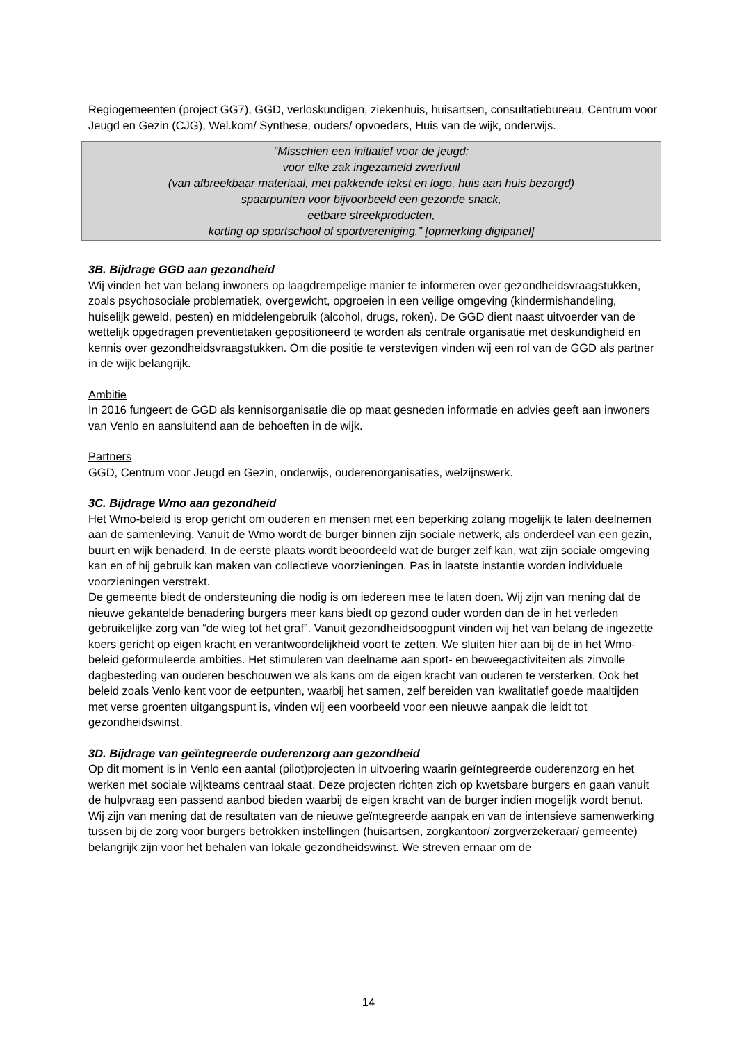Regiogemeenten (project GG7), GGD, verloskundigen, ziekenhuis, huisartsen, consultatiebureau, Centrum voor Jeugd en Gezin (CJG), Wel.kom/ Synthese, ouders/ opvoeders, Huis van de wijk, onderwijs.
“Misschien een initiatief voor de jeugd:
voor elke zak ingezameld zwerfvuil
(van afbreekbaar materiaal, met pakkende tekst en logo, huis aan huis bezorgd)
spaarpunten voor bijvoorbeeld een gezonde snack,
eetbare streekproducten,
korting op sportschool of sportvereniging.” [opmerking digipanel]
3B. Bijdrage GGD aan gezondheid
Wij vinden het van belang inwoners op laagdrempelige manier te informeren over gezondheidsvraagstukken, zoals psychosociale problematiek, overgewicht, opgroeien in een veilige omgeving (kindermishandeling, huiselijk geweld, pesten) en middelengebruik (alcohol, drugs, roken). De GGD dient naast uitvoerder van de wettelijk opgedragen preventietaken gepositioneerd te worden als centrale organisatie met deskundigheid en kennis over gezondheidsvraagstukken. Om die positie te verstevigen vinden wij een rol van de GGD als partner in de wijk belangrijk.
Ambitie
In 2016 fungeert de GGD als kennisorganisatie die op maat gesneden informatie en advies geeft aan inwoners van Venlo en aansluitend aan de behoeften in de wijk.
Partners
GGD, Centrum voor Jeugd en Gezin, onderwijs, ouderenorganisaties, welzijnswerk.
3C. Bijdrage Wmo aan gezondheid
Het Wmo-beleid is erop gericht om ouderen en mensen met een beperking zolang mogelijk te laten deelnemen aan de samenleving. Vanuit de Wmo wordt de burger binnen zijn sociale netwerk, als onderdeel van een gezin, buurt en wijk benaderd. In de eerste plaats wordt beoordeeld wat de burger zelf kan, wat zijn sociale omgeving kan en of hij gebruik kan maken van collectieve voorzieningen. Pas in laatste instantie worden individuele voorzieningen verstrekt.
De gemeente biedt de ondersteuning die nodig is om iedereen mee te laten doen. Wij zijn van mening dat de nieuwe gekantelde benadering burgers meer kans biedt op gezond ouder worden dan de in het verleden gebruikelijke zorg van “de wieg tot het graf”. Vanuit gezondheidsoogpunt vinden wij het van belang de ingezette koers gericht op eigen kracht en verantwoordelijkheid voort te zetten. We sluiten hier aan bij de in het Wmo-beleid geformuleerde ambities. Het stimuleren van deelname aan sport- en beweegactiviteiten als zinvolle dagbesteding van ouderen beschouwen we als kans om de eigen kracht van ouderen te versterken. Ook het beleid zoals Venlo kent voor de eetpunten, waarbij het samen, zelf bereiden van kwalitatief goede maaltijden met verse groenten uitgangspunt is, vinden wij een voorbeeld voor een nieuwe aanpak die leidt tot gezondheidswinst.
3D. Bijdrage van geïntegreerde ouderenzorg aan gezondheid
Op dit moment is in Venlo een aantal (pilot)projecten in uitvoering waarin geïntegreerde ouderenzorg en het werken met sociale wijkteams centraal staat. Deze projecten richten zich op kwetsbare burgers en gaan vanuit de hulpvraag een passend aanbod bieden waarbij de eigen kracht van de burger indien mogelijk wordt benut. Wij zijn van mening dat de resultaten van de nieuwe geïntegreerde aanpak en van de intensieve samenwerking tussen bij de zorg voor burgers betrokken instellingen (huisartsen, zorgkantoor/ zorgverzekeraar/ gemeente) belangrijk zijn voor het behalen van lokale gezondheidswinst. We streven ernaar om de
14